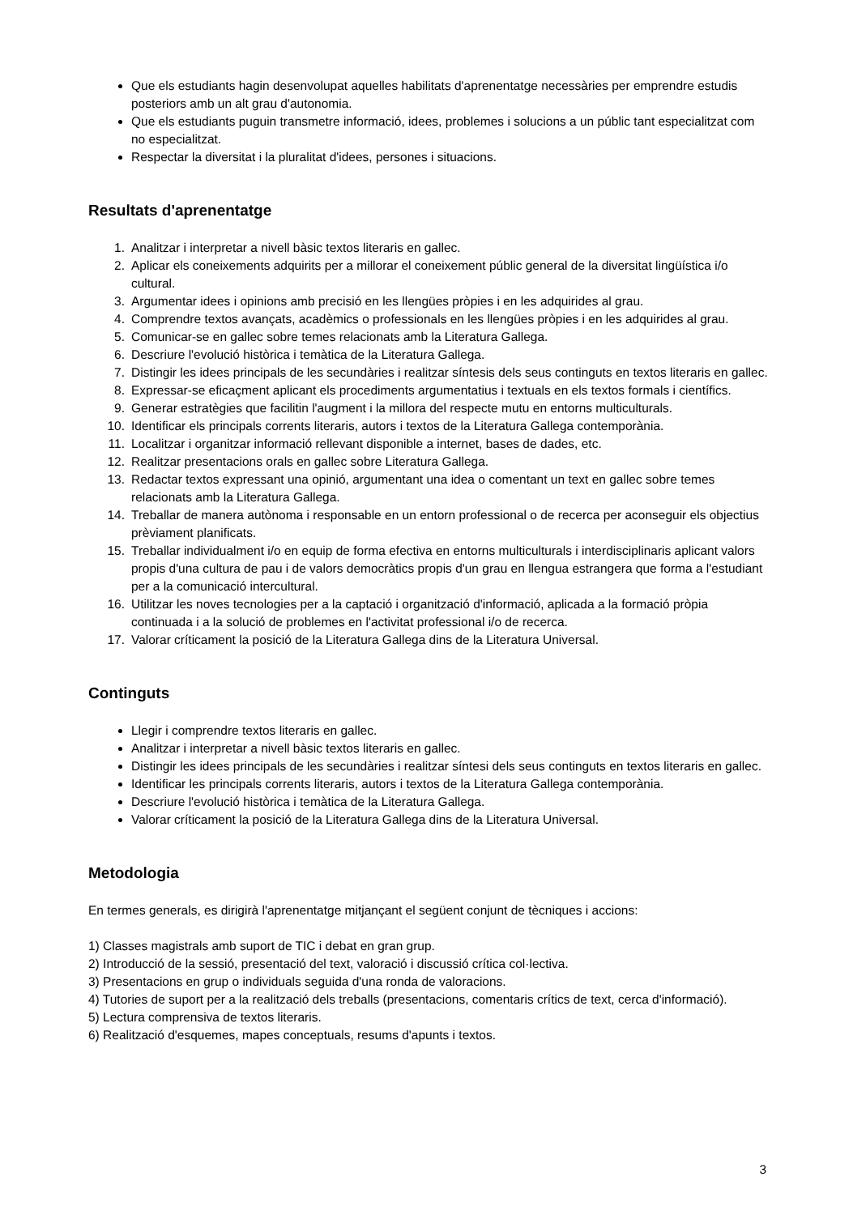Que els estudiants hagin desenvolupat aquelles habilitats d'aprenentatge necessàries per emprendre estudis posteriors amb un alt grau d'autonomia.
Que els estudiants puguin transmetre informació, idees, problemes i solucions a un públic tant especialitzat com no especialitzat.
Respectar la diversitat i la pluralitat d'idees, persones i situacions.
Resultats d'aprenentatge
1. Analitzar i interpretar a nivell bàsic textos literaris en gallec.
2. Aplicar els coneixements adquirits per a millorar el coneixement públic general de la diversitat lingüística i/o cultural.
3. Argumentar idees i opinions amb precisió en les llengües pròpies i en les adquirides al grau.
4. Comprendre textos avançats, acadèmics o professionals en les llengües pròpies i en les adquirides al grau.
5. Comunicar-se en gallec sobre temes relacionats amb la Literatura Gallega.
6. Descriure l'evolució històrica i temàtica de la Literatura Gallega.
7. Distingir les idees principals de les secundàries i realitzar síntesis dels seus continguts en textos literaris en gallec.
8. Expressar-se eficaçment aplicant els procediments argumentatius i textuals en els textos formals i científics.
9. Generar estratègies que facilitin l'augment i la millora del respecte mutu en entorns multiculturals.
10. Identificar els principals corrents literaris, autors i textos de la Literatura Gallega contemporània.
11. Localitzar i organitzar informació rellevant disponible a internet, bases de dades, etc.
12. Realitzar presentacions orals en gallec sobre Literatura Gallega.
13. Redactar textos expressant una opinió, argumentant una idea o comentant un text en gallec sobre temes relacionats amb la Literatura Gallega.
14. Treballar de manera autònoma i responsable en un entorn professional o de recerca per aconseguir els objectius prèviament planificats.
15. Treballar individualment i/o en equip de forma efectiva en entorns multiculturals i interdisciplinaris aplicant valors propis d'una cultura de pau i de valors democràtics propis d'un grau en llengua estrangera que forma a l'estudiant per a la comunicació intercultural.
16. Utilitzar les noves tecnologies per a la captació i organització d'informació, aplicada a la formació pròpia continuada i a la solució de problemes en l'activitat professional i/o de recerca.
17. Valorar críticament la posició de la Literatura Gallega dins de la Literatura Universal.
Continguts
Llegir i comprendre textos literaris en gallec.
Analitzar i interpretar a nivell bàsic textos literaris en gallec.
Distingir les idees principals de les secundàries i realitzar síntesi dels seus continguts en textos literaris en gallec.
Identificar les principals corrents literaris, autors i textos de la Literatura Gallega contemporània.
Descriure l'evolució històrica i temàtica de la Literatura Gallega.
Valorar críticament la posició de la Literatura Gallega dins de la Literatura Universal.
Metodologia
En termes generals, es dirigirà l'aprenentatge mitjançant el següent conjunt de tècniques i accions:
1) Classes magistrals amb suport de TIC i debat en gran grup.
2) Introducció de la sessió, presentació del text, valoració i discussió crítica col·lectiva.
3) Presentacions en grup o individuals seguida d'una ronda de valoracions.
4) Tutories de suport per a la realització dels treballs (presentacions, comentaris crítics de text, cerca d'informació).
5) Lectura comprensiva de textos literaris.
6) Realització d'esquemes, mapes conceptuals, resums d'apunts i textos.
3